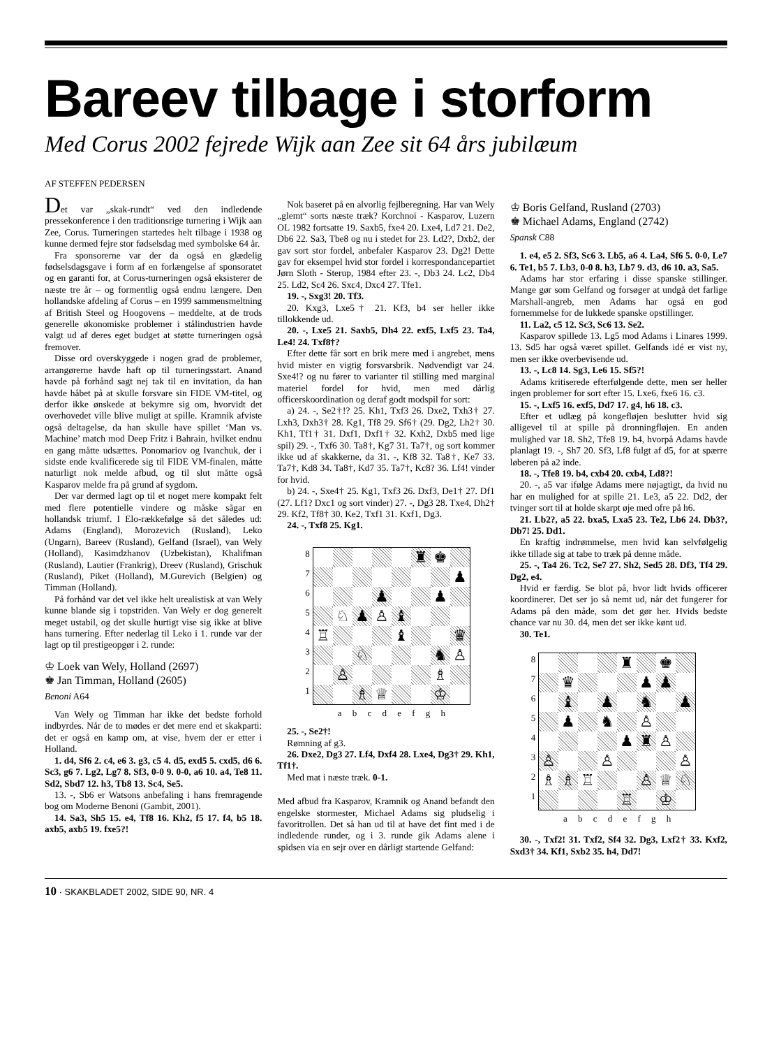Bareev tilbage i storform
Med Corus 2002 fejrede Wijk aan Zee sit 64 års jubilæum
AF STEFFEN PEDERSEN
Det var „skak-rundt“ ved den indledende pressekonference i den traditionsrige turnering i Wijk aan Zee, Corus. Turneringen startedes helt tilbage i 1938 og kunne dermed fejre stor fødselsdag med symbolske 64 år.
Fra sponsorerne var der da også en glædelig fødselsdagsgave i form af en forlængelse af sponsoratet og en garanti for, at Corus-turneringen også eksisterer de næste tre år – og formentlig også endnu længere. Den hollandske afdeling af Corus – en 1999 sammensmeltning af British Steel og Hoogovens – meddelte, at de trods generelle økonomiske problemer i stålindustrien havde valgt ud af deres eget budget at støtte turneringen også fremover.
Disse ord overskyggede i nogen grad de problemer, arrangørerne havde haft op til turneringsstart. Anand havde på forhånd sagt nej tak til en invitation, da han havde håbet på at skulle forsvare sin FIDE VM-titel, og derfor ikke ønskede at bekymre sig om, hvorvidt det overhovedet ville blive muligt at spille. Kramnik afviste også deltagelse, da han skulle have spillet ‘Man vs. Machine’ match mod Deep Fritz i Bahrain, hvilket endnu en gang måtte udsættes. Ponomariov og Ivanchuk, der i sidste ende kvalificerede sig til FIDE VM-finalen, måtte naturligt nok melde afbud, og til slut måtte også Kasparov melde fra på grund af sygdom.
Der var dermed lagt op til et noget mere kompakt felt med flere potentielle vindere og måske sågar en hollandsk triumf. I Elo-rækkefølge så det således ud: Adams (England), Morozevich (Rusland), Leko (Ungarn), Bareev (Rusland), Gelfand (Israel), van Wely (Holland), Kasimdzhanov (Uzbekistan), Khalifman (Rusland), Lautier (Frankrig), Dreev (Rusland), Grischuk (Rusland), Piket (Holland), M.Gurevich (Belgien) og Timman (Holland).
På forhånd var det vel ikke helt urealistisk at van Wely kunne blande sig i topstriden. Van Wely er dog generelt meget ustabil, og det skulle hurtigt vise sig ikke at blive hans turnering. Efter nederlag til Leko i 1. runde var der lagt op til prestigeopgør i 2. runde:
♔ Loek van Wely, Holland (2697)
♚ Jan Timman, Holland (2605)
Benoni A64
Van Wely og Timman har ikke det bedste forhold indbyrdes. Når de to mødes er det mere end et skakparti: det er også en kamp om, at vise, hvem der er etter i Holland.
1. d4, Sf6 2. c4, e6 3. g3, c5 4. d5, exd5 5. cxd5, d6 6. Sc3, g6 7. Lg2, Lg7 8. Sf3, 0-0 9. 0-0, a6 10. a4, Te8 11. Sd2, Sbd7 12. h3, Tb8 13. Sc4, Se5.
13. -, Sb6 er Watsons anbefaling i hans fremragende bog om Moderne Benoni (Gambit, 2001).
14. Sa3, Sh5 15. e4, Tf8 16. Kh2, f5 17. f4, b5 18. axb5, axb5 19. fxe5?!
Nok baseret på en alvorlig fejlberegning. Har van Wely „glemt“ sorts næste træk? Korchnoi - Kasparov, Luzern OL 1982 fortsatte 19. Saxb5, fxe4 20. Lxe4, Ld7 21. De2, Db6 22. Sa3, Tbe8 og nu i stedet for 23. Ld2?, Dxb2, der gav sort stor fordel, anbefaler Kasparov 23. Dg2! Dette gav for eksempel hvid stor fordel i korrespondancepartiet Jørn Sloth - Sterup, 1984 efter 23. -, Db3 24. Lc2, Db4 25. Ld2, Sc4 26. Sxc4, Dxc4 27. Tfe1.
19. -, Sxg3! 20. Tf3.
20. Kxg3, Lxe5† 21. Kf3, b4 ser heller ikke tillokkende ud.
20. -, Lxe5 21. Saxb5, Dh4 22. exf5, Lxf5 23. Ta4, Le4! 24. Txf8†?
Efter dette får sort en brik mere med i angrebet, mens hvid mister en vigtig forsvarsbrik. Nødvendigt var 24. Sxe4!? og nu fører to varianter til stilling med marginal materiel fordel for hvid, men med dårlig officerskoordination og deraf godt modspil for sort:
a) 24. -, Se2†!? 25. Kh1, Txf3 26. Dxe2, Txh3† 27. Lxh3, Dxh3† 28. Kg1, Tf8 29. Sf6† (29. Dg2, Lh2† 30. Kh1, Tf1† 31. Dxf1, Dxf1† 32. Kxh2, Dxb5 med lige spil) 29. -, Txf6 30. Ta8†, Kg7 31. Ta7†, og sort kommer ikke ud af skakkerne, da 31. -, Kf8 32. Ta8†, Ke7 33. Ta7†, Kd8 34. Ta8†, Kd7 35. Ta7†, Kc8? 36. Lf4! vinder for hvid.
b) 24. -, Sxe4† 25. Kg1, Txf3 26. Dxf3, De1† 27. Df1 (27. Lf1? Dxc1 og sort vinder) 27. -, Dg3 28. Txe4, Dh2† 29. Kf2, Tf8† 30. Ke2, Txf1 31. Kxf1, Dg3.
24. -, Txf8 25. Kg1.
8
7
6
5
4
3
2
1
♜
♚
♟
♟
♟
♘
♟
♙
♝
♖
♝
♛
♘
♞
♙
♙
♗
♗
♕
♔
a b c d e f g h
25. -, Se2†!
Rømning af g3.
26. Dxe2, Dg3 27. Lf4, Dxf4 28. Lxe4, Dg3† 29. Kh1, Tf1†.
Med mat i næste træk. 0-1.
Med afbud fra Kasparov, Kramnik og Anand befandt den engelske stormester, Michael Adams sig pludselig i favoritrollen. Det så han ud til at have det fint med i de indledende runder, og i 3. runde gik Adams alene i spidsen via en sejr over en dårligt startende Gelfand:
♔ Boris Gelfand, Rusland (2703)
♚ Michael Adams, England (2742)
Spansk C88
1. e4, e5 2. Sf3, Sc6 3. Lb5, a6 4. La4, Sf6 5. 0-0, Le7 6. Te1, b5 7. Lb3, 0-0 8. h3, Lb7 9. d3, d6 10. a3, Sa5.
Adams har stor erfaring i disse spanske stillinger. Mange gør som Gelfand og forsøger at undgå det farlige Marshall-angreb, men Adams har også en god fornemmelse for de lukkede spanske opstillinger.
11. La2, c5 12. Sc3, Sc6 13. Se2.
Kasparov spillede 13. Lg5 mod Adams i Linares 1999. 13. Sd5 har også været spillet. Gelfands idé er vist ny, men ser ikke overbevisende ud.
13. -, Lc8 14. Sg3, Le6 15. Sf5?!
Adams kritiserede efterfølgende dette, men ser heller ingen problemer for sort efter 15. Lxe6, fxe6 16. c3.
15. -, Lxf5 16. exf5, Dd7 17. g4, h6 18. c3.
Efter et udlæg på kongefløjen beslutter hvid sig alligevel til at spille på dronningfløjen. En anden mulighed var 18. Sh2, Tfe8 19. h4, hvorpå Adams havde planlagt 19. -, Sh7 20. Sf3, Lf8 fulgt af d5, for at spærre løberen på a2 inde.
18. -, Tfe8 19. b4, cxb4 20. cxb4, Ld8?!
20. -, a5 var ifølge Adams mere nøjagtigt, da hvid nu har en mulighed for at spille 21. Le3, a5 22. Dd2, der tvinger sort til at holde skarpt øje med ofre på h6.
21. Lb2?, a5 22. bxa5, Lxa5 23. Te2, Lb6 24. Db3?, Db7! 25. Dd1.
En kraftig indrømmelse, men hvid kan selvfølgelig ikke tillade sig at tabe to træk på denne måde.
25. -, Ta4 26. Tc2, Se7 27. Sh2, Sed5 28. Df3, Tf4 29. Dg2, e4.
Hvid er færdig. Se blot på, hvor lidt hvids officerer koordinerer. Det ser jo så nemt ud, når det fungerer for Adams på den måde, som det gør her. Hvids bedste chance var nu 30. d4, men det ser ikke kønt ud.
30. Te1.
8
7
6
5
4
3
2
1
♜
♚
♛
♟
♟
♝
♟
♞
♟
♟
♞
♙
♟
♜
♙
♙
♙
♙
♗
♗
♖
♙
♕
♘
♖
♔
a b c d e f g h
30. -, Txf2! 31. Txf2, Sf4 32. Dg3, Lxf2† 33. Kxf2, Sxd3† 34. Kf1, Sxb2 35. h4, Dd7!
10 · SKAKBLADET 2002, SIDE 90, NR. 4